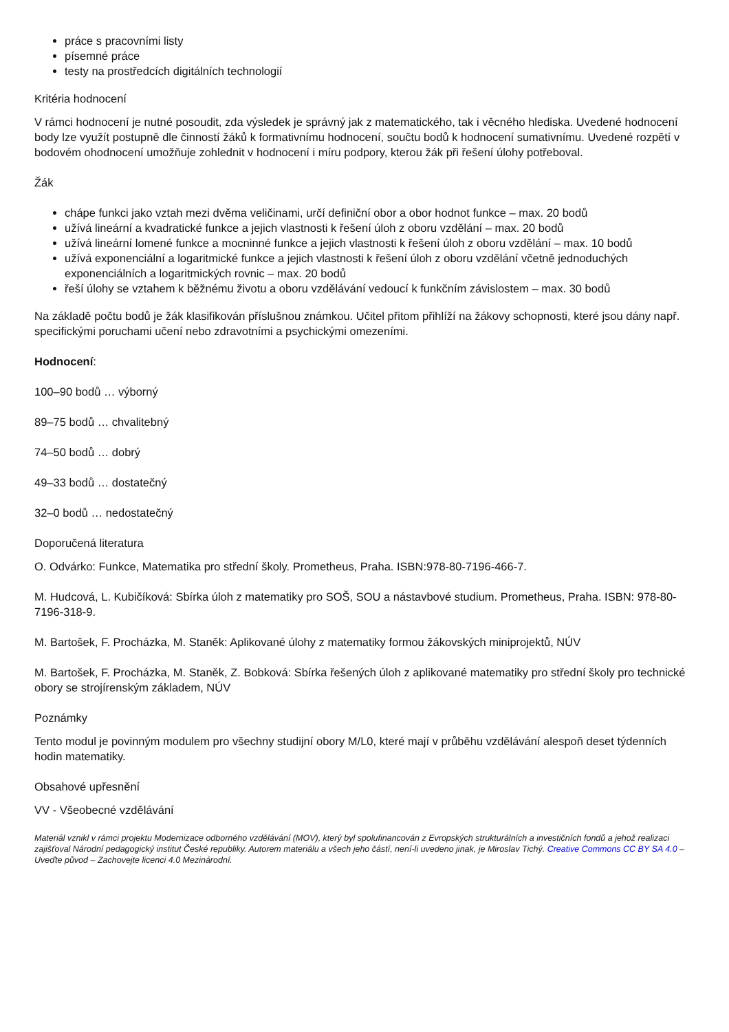práce s pracovními listy
písemné práce
testy na prostředcích digitálních technologií
Kritéria hodnocení
V rámci hodnocení je nutné posoudit, zda výsledek je správný jak z matematického, tak i věcného hlediska. Uvedené hodnocení body lze využít postupně dle činností žáků k formativnímu hodnocení, součtu bodů k hodnocení sumativnímu. Uvedené rozpětí v bodovém ohodnocení umožňuje zohlednit v hodnocení i míru podpory, kterou žák při řešení úlohy potřeboval.
Žák
chápe funkci jako vztah mezi dvěma veličinami, určí definiční obor a obor hodnot funkce – max. 20 bodů
užívá lineární a kvadratické funkce a jejich vlastnosti k řešení úloh z oboru vzdělání – max. 20 bodů
užívá lineární lomené funkce a mocninné funkce a jejich vlastnosti k řešení úloh z oboru vzdělání – max. 10 bodů
užívá exponenciální a logaritmické funkce a jejich vlastnosti k řešení úloh z oboru vzdělání včetně jednoduchých exponenciálních a logaritmických rovnic – max. 20 bodů
řeší úlohy se vztahem k běžnému životu a oboru vzdělávání vedoucí k funkčním závislostem – max. 30 bodů
Na základě počtu bodů je žák klasifikován příslušnou známkou. Učitel přitom přihlíží na žákovy schopnosti, které jsou dány např. specifickými poruchami učení nebo zdravotními a psychickými omezeními.
Hodnocení:
100–90 bodů … výborný
89–75 bodů … chvalitebný
74–50 bodů … dobrý
49–33 bodů … dostatečný
32–0 bodů … nedostatečný
Doporučená literatura
O. Odvárko: Funkce, Matematika pro střední školy. Prometheus, Praha. ISBN:978-80-7196-466-7.
M. Hudcová, L. Kubičíková: Sbírka úloh z matematiky pro SOŠ, SOU a nástavbové studium. Prometheus, Praha. ISBN: 978-80-7196-318-9.
M. Bartošek, F. Procházka, M. Staněk: Aplikované úlohy z matematiky formou žákovských miniprojektů, NÚV
M. Bartošek, F. Procházka, M. Staněk, Z. Bobková: Sbírka řešených úloh z aplikované matematiky pro střední školy pro technické obory se strojírenským základem, NÚV
Poznámky
Tento modul je povinným modulem pro všechny studijní obory M/L0, které mají v průběhu vzdělávání alespoň deset týdenních hodin matematiky.
Obsahové upřesnění
VV - Všeobecné vzdělávání
Materiál vznikl v rámci projektu Modernizace odborného vzdělávání (MOV), který byl spolufinancován z Evropských strukturálních a investičních fondů a jehož realizaci zajišťoval Národní pedagogický institut České republiky. Autorem materiálu a všech jeho částí, není-li uvedeno jinak, je Miroslav Tichý. Creative Commons CC BY SA 4.0 – Uveďte původ – Zachovejte licenci 4.0 Mezinárodní.